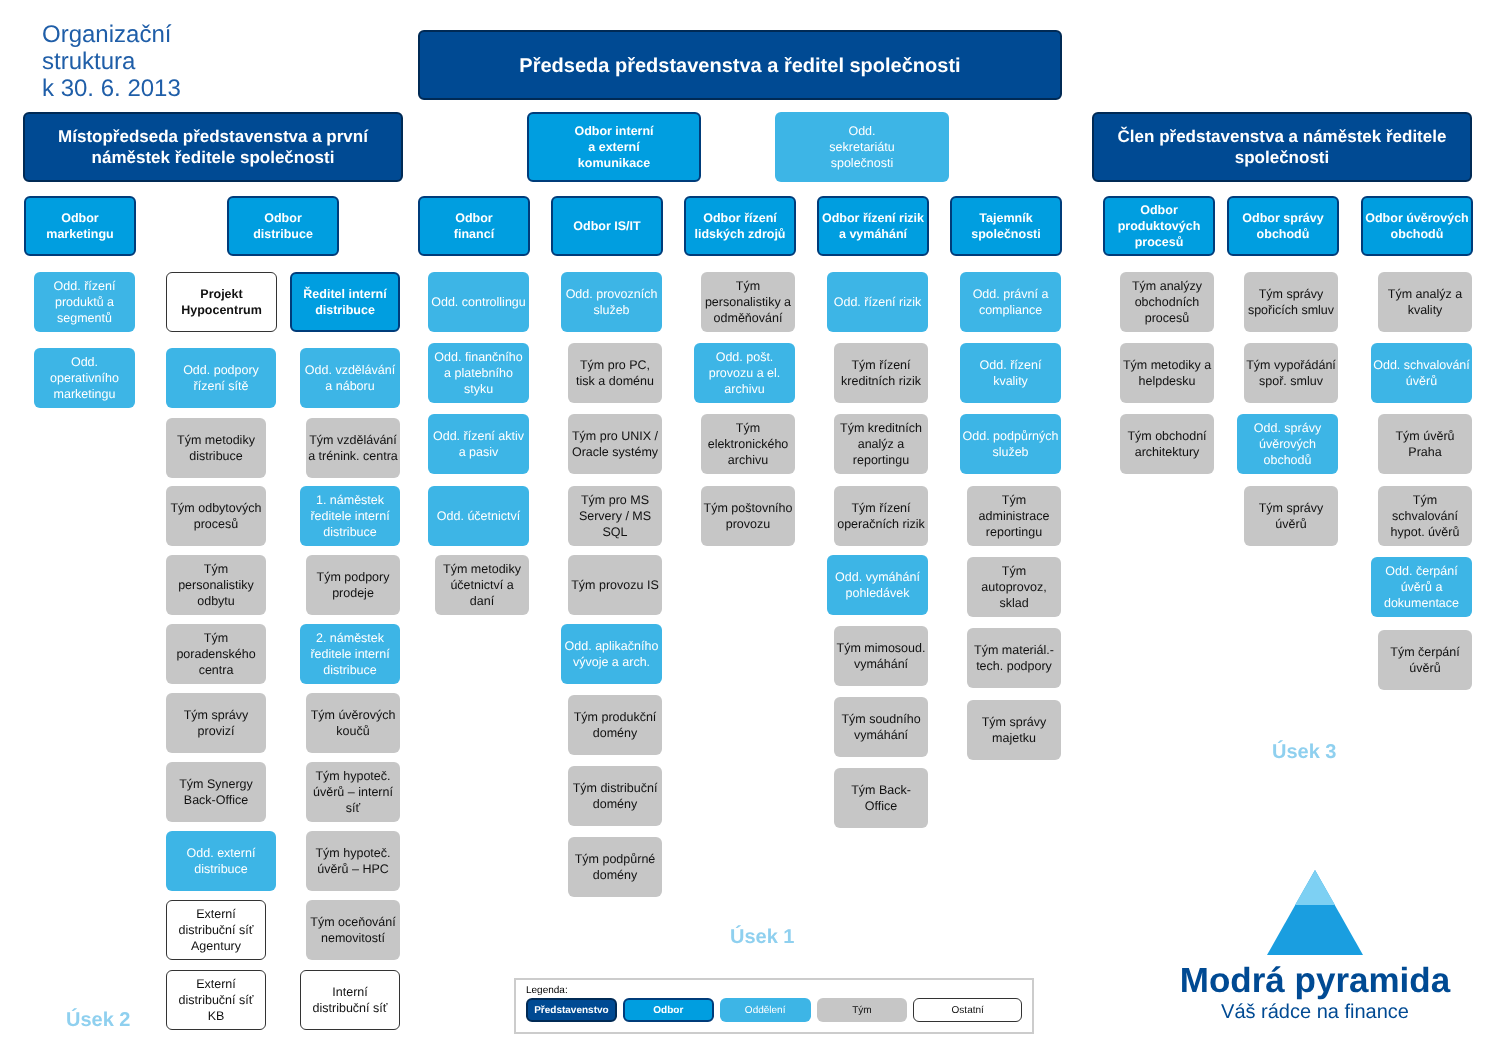Organizační
struktura
k 30. 6. 2013
Předseda představenstva a ředitel společnosti
Místopředseda představenstva a první náměstek ředitele společnosti
Odbor interní
a externí
komunikace
Odd.
sekretariátu
společnosti
Člen představenstva a náměstek ředitele společnosti
Odbor
marketingu
Odd. řízení produktů a segmentů
Odd. operativního marketingu
Odbor
distribuce
Projekt Hypocentrum
Odd. podpory řízení sítě
Tým metodiky distribuce
Tým odbytových procesů
Tým personalistiky odbytu
Tým poradenského centra
Tým správy provizí
Tým Synergy Back-Office
Odd. externí distribuce
Externí distribuční síť Agentury
Externí distribuční síť KB
Ředitel interní distribuce
Odd. vzdělávání a náboru
Tým vzdělávání a trénink. centra
1. náměstek ředitele interní distribuce
Tým podpory prodeje
2. náměstek ředitele interní distribuce
Tým úvěrových koučů
Tým hypoteč. úvěrů – interní síť
Tým hypoteč. úvěrů – HPC
Tým oceňování nemovitostí
Interní distribuční síť
Úsek 2
Odbor
financí
Odd. controllingu
Odd. finančního a platebního styku
Odd. řízení aktiv a pasiv
Odd. účetnictví
Tým metodiky účetnictví a daní
Odbor IS/IT
Odd. provozních služeb
Tým pro PC, tisk a doménu
Tým pro UNIX / Oracle systémy
Tým pro MS Servery / MS SQL
Tým provozu IS
Odd. aplikačního vývoje a arch.
Tým produkční domény
Tým distribuční domény
Tým podpůrné domény
Odbor řízení lidských zdrojů
Tým personalistiky a odměňování
Odd. pošt. provozu a el. archivu
Tým elektronického archivu
Tým poštovního provozu
Odbor řízení rizik a vymáhání
Odd. řízení rizik
Tým řízení kreditních rizik
Tým kreditních analýz a reportingu
Tým řízení operačních rizik
Odd. vymáhání pohledávek
Tým mimosoud. vymáhání
Tým soudního vymáhání
Tým Back-Office
Tajemník společnosti
Odd. právní a compliance
Odd. řízení kvality
Odd. podpůrných služeb
Tým administrace reportingu
Tým autoprovoz, sklad
Tým materiál.-tech. podpory
Tým správy majetku
Úsek 1
Odbor produktových procesů
Tým analýzy obchodních procesů
Tým metodiky a helpdesku
Tým obchodní architektury
Odbor správy obchodů
Tým správy spořicích smluv
Tým vypořádání spoř. smluv
Odd. správy úvěrových obchodů
Tým správy úvěrů
Odbor úvěrových obchodů
Tým analýz a kvality
Odd. schvalování úvěrů
Tým úvěrů Praha
Tým schvalování hypot. úvěrů
Odd. čerpání úvěrů a dokumentace
Tým čerpání úvěrů
Úsek 3
Legenda:
Představenstvo Odbor Oddělení Tým Ostatní
Modrá pyramida
Váš rádce na finance